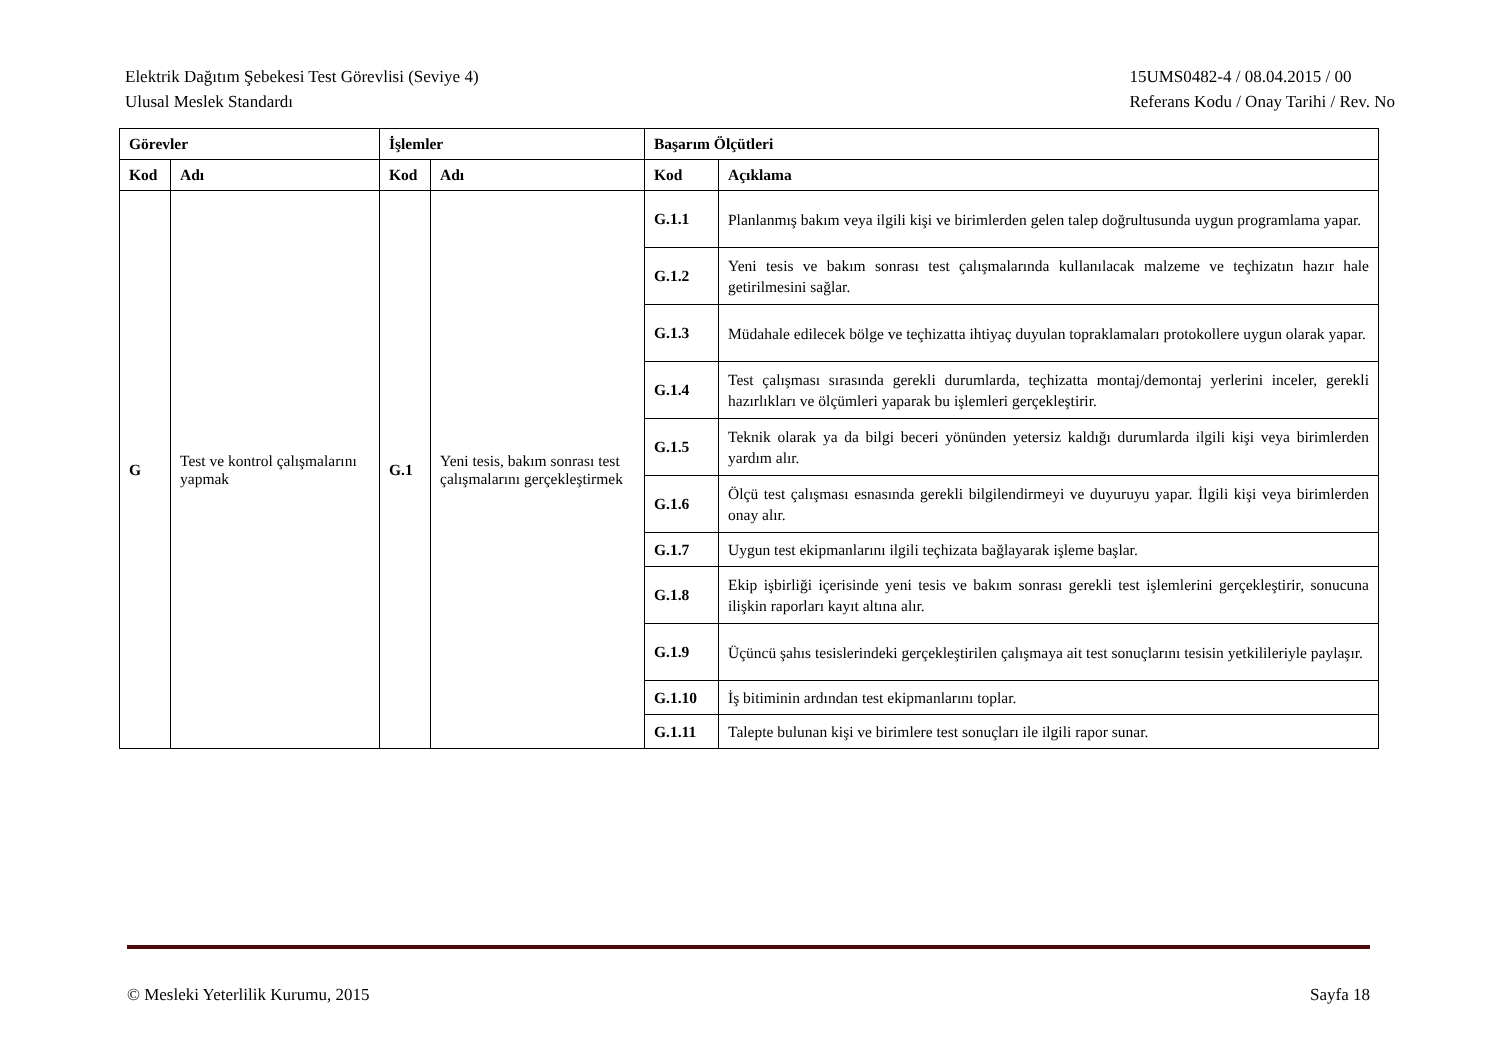Elektrik Dağıtım Şebekesi Test Görevlisi (Seviye 4)
Ulusal Meslek Standardı
15UMS0482-4 / 08.04.2015 / 00
Referans Kodu / Onay Tarihi / Rev. No
| Görevler | | İşlemler | | Başarım Ölçütleri | |
| --- | --- | --- | --- | --- | --- |
| Kod | Adı | Kod | Adı | Kod | Açıklama |
| G | Test ve kontrol çalışmalarını yapmak | G.1 | Yeni tesis, bakım sonrası test çalışmalarını gerçekleştirmek | G.1.1 | Planlanmış bakım veya ilgili kişi ve birimlerden gelen talep doğrultusunda uygun programlama yapar. |
| | | | | G.1.2 | Yeni tesis ve bakım sonrası test çalışmalarında kullanılacak malzeme ve teçhizatın hazır hale getirilmesini sağlar. |
| | | | | G.1.3 | Müdahale edilecek bölge ve teçhizatta ihtiyaç duyulan topraklamaları protokollere uygun olarak yapar. |
| | | | | G.1.4 | Test çalışması sırasında gerekli durumlarda, teçhizatta montaj/demontaj yerlerini inceler, gerekli hazırlıkları ve ölçümleri yaparak bu işlemleri gerçekleştirir. |
| | | | | G.1.5 | Teknik olarak ya da bilgi beceri yönünden yetersiz kaldığı durumlarda ilgili kişi veya birimlerden yardım alır. |
| | | | | G.1.6 | Ölçü test çalışması esnasında gerekli bilgilendirmeyi ve duyuruyu yapar. İlgili kişi veya birimlerden onay alır. |
| | | | | G.1.7 | Uygun test ekipmanlarını ilgili teçhizata bağlayarak işleme başlar. |
| | | | | G.1.8 | Ekip işbirliği içerisinde yeni tesis ve bakım sonrası gerekli test işlemlerini gerçekleştirir, sonucuna ilişkin raporları kayıt altına alır. |
| | | | | G.1.9 | Üçüncü şahıs tesislerindeki gerçekleştirilen çalışmaya ait test sonuçlarını tesisin yetkilileriyle paylaşır. |
| | | | | G.1.10 | İş bitiminin ardından test ekipmanlarını toplar. |
| | | | | G.1.11 | Talepte bulunan kişi ve birimlere test sonuçları ile ilgili rapor sunar. |
© Mesleki Yeterlilik Kurumu, 2015
Sayfa 18